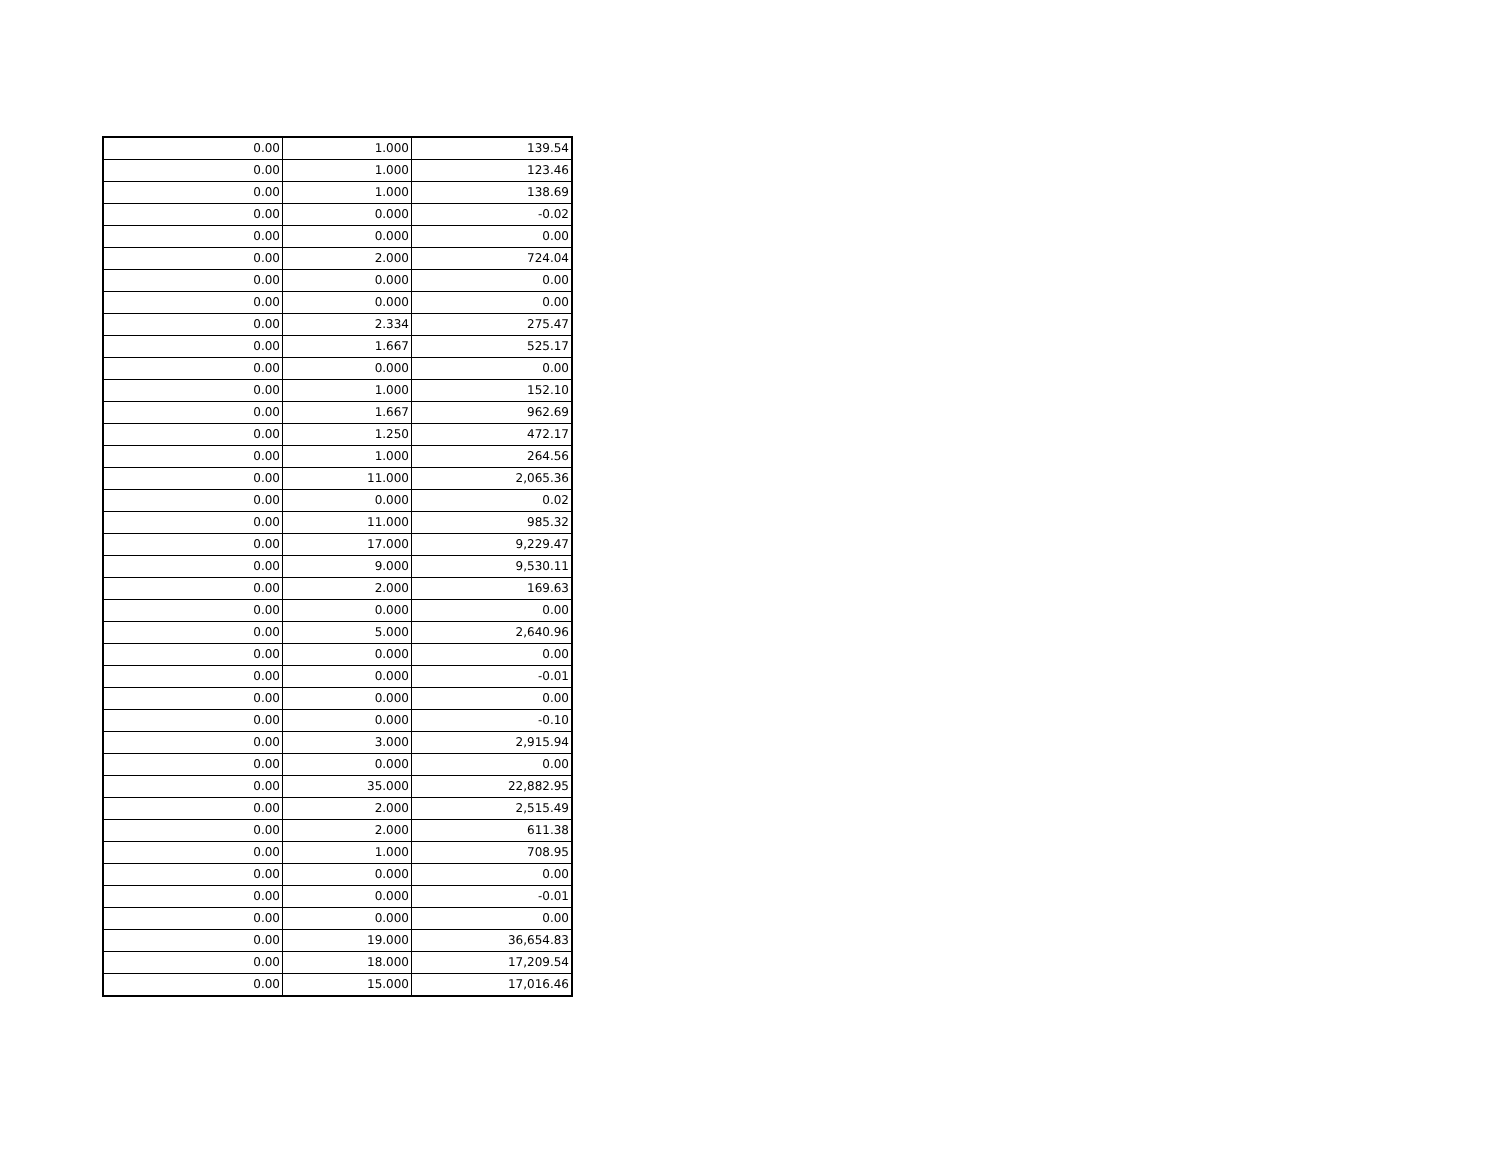| 0.00 | 1.000 | 139.54 |
| 0.00 | 1.000 | 123.46 |
| 0.00 | 1.000 | 138.69 |
| 0.00 | 0.000 | -0.02 |
| 0.00 | 0.000 | 0.00 |
| 0.00 | 2.000 | 724.04 |
| 0.00 | 0.000 | 0.00 |
| 0.00 | 0.000 | 0.00 |
| 0.00 | 2.334 | 275.47 |
| 0.00 | 1.667 | 525.17 |
| 0.00 | 0.000 | 0.00 |
| 0.00 | 1.000 | 152.10 |
| 0.00 | 1.667 | 962.69 |
| 0.00 | 1.250 | 472.17 |
| 0.00 | 1.000 | 264.56 |
| 0.00 | 11.000 | 2,065.36 |
| 0.00 | 0.000 | 0.02 |
| 0.00 | 11.000 | 985.32 |
| 0.00 | 17.000 | 9,229.47 |
| 0.00 | 9.000 | 9,530.11 |
| 0.00 | 2.000 | 169.63 |
| 0.00 | 0.000 | 0.00 |
| 0.00 | 5.000 | 2,640.96 |
| 0.00 | 0.000 | 0.00 |
| 0.00 | 0.000 | -0.01 |
| 0.00 | 0.000 | 0.00 |
| 0.00 | 0.000 | -0.10 |
| 0.00 | 3.000 | 2,915.94 |
| 0.00 | 0.000 | 0.00 |
| 0.00 | 35.000 | 22,882.95 |
| 0.00 | 2.000 | 2,515.49 |
| 0.00 | 2.000 | 611.38 |
| 0.00 | 1.000 | 708.95 |
| 0.00 | 0.000 | 0.00 |
| 0.00 | 0.000 | -0.01 |
| 0.00 | 0.000 | 0.00 |
| 0.00 | 19.000 | 36,654.83 |
| 0.00 | 18.000 | 17,209.54 |
| 0.00 | 15.000 | 17,016.46 |